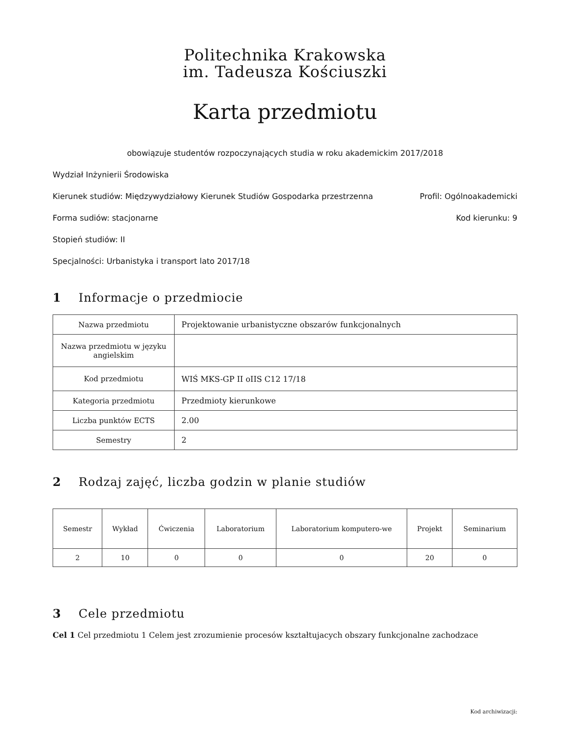Politechnika Krakowska
im. Tadeusza Kościuszki
Karta przedmiotu
obowiązuje studentów rozpoczynających studia w roku akademickim 2017/2018
Wydział Inżynierii Środowiska
Kierunek studiów: Międzywydziałowy Kierunek Studiów Gospodarka przestrzenna Profil: Ogólnoakademicki
Forma sudiów: stacjonarne Kod kierunku: 9
Stopień studiów: II
Specjalności: Urbanistyka i transport lato 2017/18
1 Informacje o przedmiocie
| Nazwa przedmiotu | Projektowanie urbanistyczne obszarów funkcjonalnych |
| Nazwa przedmiotu w języku angielskim | |
| Kod przedmiotu | WIŚ MKS-GP II oIIS C12 17/18 |
| Kategoria przedmiotu | Przedmioty kierunkowe |
| Liczba punktów ECTS | 2.00 |
| Semestry | 2 |
2 Rodzaj zajęć, liczba godzin w planie studiów
| Semestr | Wykład | Ćwiczenia | Laboratorium | Laboratorium komputero-we | Projekt | Seminarium |
| --- | --- | --- | --- | --- | --- | --- |
| 2 | 10 | 0 | 0 | 0 | 20 | 0 |
3 Cele przedmiotu
Cel 1 Cel przedmiotu 1 Celem jest zrozumienie procesów kształtujacych obszary funkcjonalne zachodzace
Kod archiwizacji: